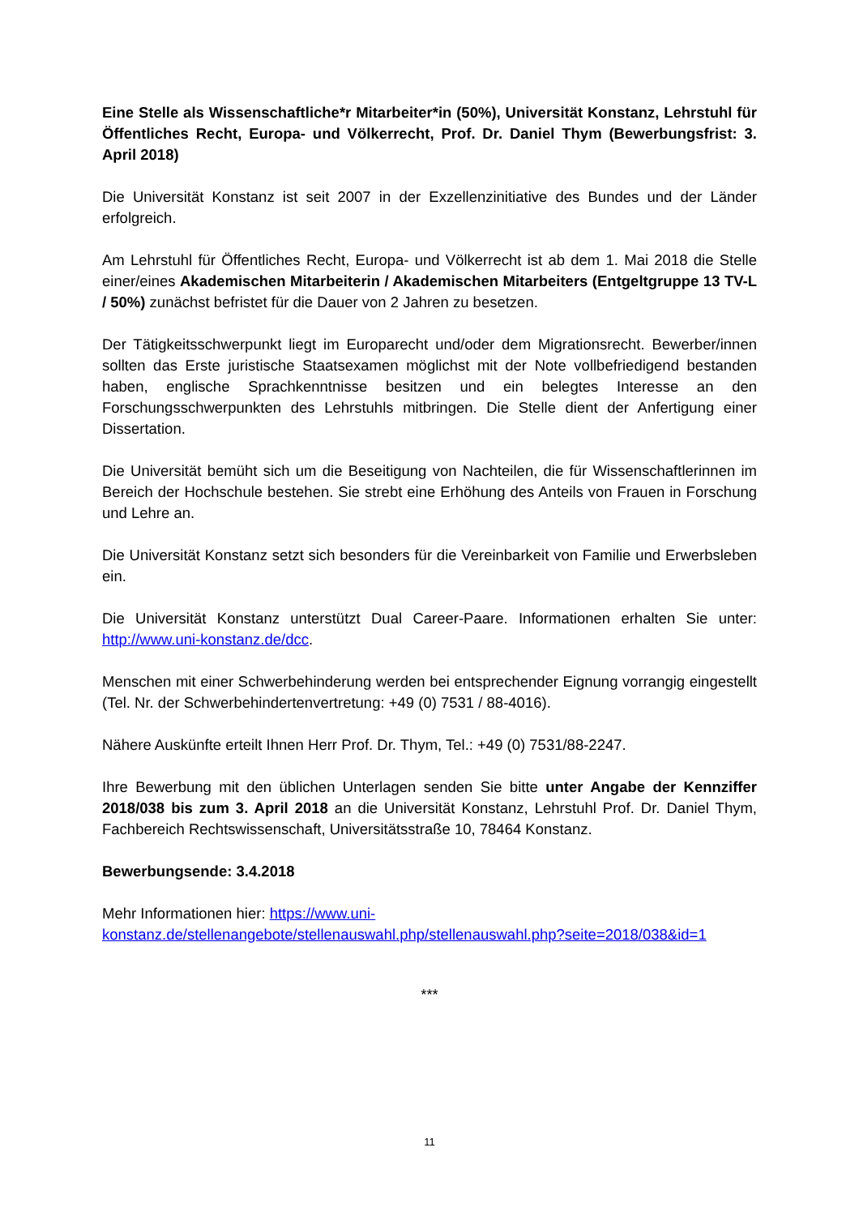Eine Stelle als Wissenschaftliche*r Mitarbeiter*in (50%), Universität Konstanz, Lehrstuhl für Öffentliches Recht, Europa- und Völkerrecht, Prof. Dr. Daniel Thym (Bewerbungsfrist: 3. April 2018)
Die Universität Konstanz ist seit 2007 in der Exzellenzinitiative des Bundes und der Länder erfolgreich.
Am Lehrstuhl für Öffentliches Recht, Europa- und Völkerrecht ist ab dem 1. Mai 2018 die Stelle einer/eines Akademischen Mitarbeiterin / Akademischen Mitarbeiters (Entgeltgruppe 13 TV-L / 50%) zunächst befristet für die Dauer von 2 Jahren zu besetzen.
Der Tätigkeitsschwerpunkt liegt im Europarecht und/oder dem Migrationsrecht. Bewerber/innen sollten das Erste juristische Staatsexamen möglichst mit der Note vollbefriedigend bestanden haben, englische Sprachkenntnisse besitzen und ein belegtes Interesse an den Forschungsschwerpunkten des Lehrstuhls mitbringen. Die Stelle dient der Anfertigung einer Dissertation.
Die Universität bemüht sich um die Beseitigung von Nachteilen, die für Wissenschaftlerinnen im Bereich der Hochschule bestehen. Sie strebt eine Erhöhung des Anteils von Frauen in Forschung und Lehre an.
Die Universität Konstanz setzt sich besonders für die Vereinbarkeit von Familie und Erwerbsleben ein.
Die Universität Konstanz unterstützt Dual Career-Paare. Informationen erhalten Sie unter: http://www.uni-konstanz.de/dcc.
Menschen mit einer Schwerbehinderung werden bei entsprechender Eignung vorrangig eingestellt (Tel. Nr. der Schwerbehindertenvertretung: +49 (0) 7531 / 88-4016).
Nähere Auskünfte erteilt Ihnen Herr Prof. Dr. Thym, Tel.: +49 (0) 7531/88-2247.
Ihre Bewerbung mit den üblichen Unterlagen senden Sie bitte unter Angabe der Kennziffer 2018/038 bis zum 3. April 2018 an die Universität Konstanz, Lehrstuhl Prof. Dr. Daniel Thym, Fachbereich Rechtswissenschaft, Universitätsstraße 10, 78464 Konstanz.
Bewerbungsende: 3.4.2018
Mehr Informationen hier: https://www.uni-
konstanz.de/stellenangebote/stellenauswahl.php/stellenauswahl.php?seite=2018/038&id=1
***
11